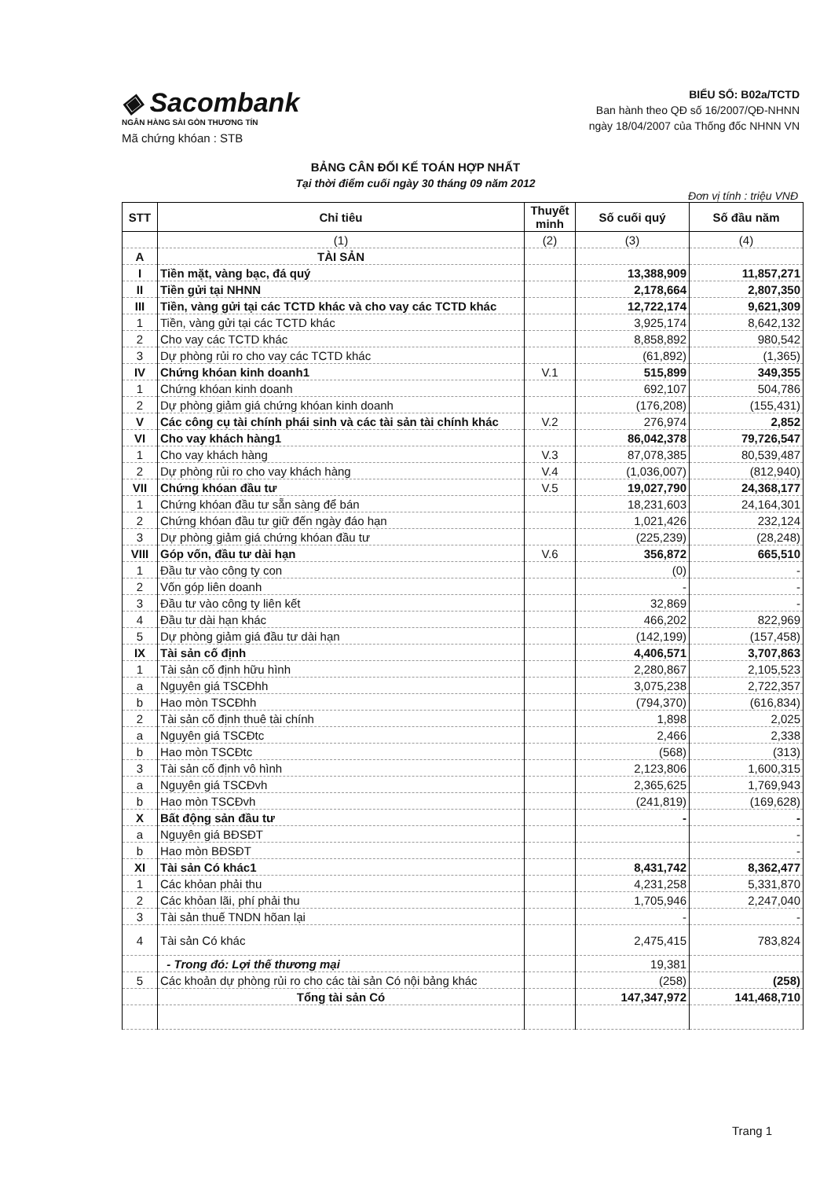◈ Sacombank
NGÂN HÀNG SÀI GÒN THƯƠNG TÍN
Mã chứng khóan : STB
BIỂU SỐ: B02a/TCTD
Ban hành theo QĐ số 16/2007/QĐ-NHNN
ngày 18/04/2007 của Thống đốc NHNN VN
BẢNG CÂN ĐỐI KẾ TOÁN HỢP NHẤT
Tại thời điểm cuối ngày 30 tháng 09 năm 2012
Đơn vị tính : triệu VNĐ
| STT | Chỉ tiêu | Thuyết minh | Số cuối quý | Số đầu năm |
| --- | --- | --- | --- | --- |
| | (1) | (2) | (3) | (4) |
| A | TÀI SẢN | | | |
| I | Tiền mặt, vàng bạc, đá quý | | 13,388,909 | 11,857,271 |
| II | Tiền gửi tại NHNN | | 2,178,664 | 2,807,350 |
| III | Tiền, vàng gửi tại các TCTD khác và cho vay các TCTD khác | | 12,722,174 | 9,621,309 |
| 1 | Tiền, vàng gửi tại các TCTD khác | | 3,925,174 | 8,642,132 |
| 2 | Cho vay các TCTD khác | | 8,858,892 | 980,542 |
| 3 | Dự phòng rủi ro cho vay các TCTD khác | | (61,892) | (1,365) |
| IV | Chứng khóan kinh doanh1 | V.1 | 515,899 | 349,355 |
| 1 | Chứng khóan kinh doanh | | 692,107 | 504,786 |
| 2 | Dự phòng giảm giá chứng khóan kinh doanh | | (176,208) | (155,431) |
| V | Các công cụ tài chính phái sinh và các tài sản tài chính khác | V.2 | 276,974 | 2,852 |
| VI | Cho vay khách hàng1 | | 86,042,378 | 79,726,547 |
| 1 | Cho vay khách hàng | V.3 | 87,078,385 | 80,539,487 |
| 2 | Dự phòng rủi ro cho vay khách hàng | V.4 | (1,036,007) | (812,940) |
| VII | Chứng khóan đầu tư | V.5 | 19,027,790 | 24,368,177 |
| 1 | Chứng khóan đầu tư sẵn sàng để bán | | 18,231,603 | 24,164,301 |
| 2 | Chứng khóan đầu tư giữ đến ngày đáo hạn | | 1,021,426 | 232,124 |
| 3 | Dự phòng giảm giá chứng khóan đầu tư | | (225,239) | (28,248) |
| VIII | Góp vốn, đầu tư dài hạn | V.6 | 356,872 | 665,510 |
| 1 | Đầu tư vào công ty con | | (0) | - |
| 2 | Vốn góp liên doanh | | - | - |
| 3 | Đầu tư vào công ty liên kết | | 32,869 | - |
| 4 | Đầu tư dài hạn khác | | 466,202 | 822,969 |
| 5 | Dự phòng giảm giá đầu tư dài hạn | | (142,199) | (157,458) |
| IX | Tài sản cố định | | 4,406,571 | 3,707,863 |
| 1 | Tài sản cố định hữu hình | | 2,280,867 | 2,105,523 |
| a | Nguyên giá TSCĐhh | | 3,075,238 | 2,722,357 |
| b | Hao mòn TSCĐhh | | (794,370) | (616,834) |
| 2 | Tài sản cố định thuê tài chính | | 1,898 | 2,025 |
| a | Nguyên giá TSCĐtc | | 2,466 | 2,338 |
| b | Hao mòn TSCĐtc | | (568) | (313) |
| 3 | Tài sản cố định vô hình | | 2,123,806 | 1,600,315 |
| a | Nguyên giá TSCĐvh | | 2,365,625 | 1,769,943 |
| b | Hao mòn TSCĐvh | | (241,819) | (169,628) |
| X | Bất động sản đầu tư | | - | - |
| a | Nguyên giá BĐSĐT | | | - |
| b | Hao mòn BĐSĐT | | | - |
| XI | Tài sản Có khác1 | | 8,431,742 | 8,362,477 |
| 1 | Các khỏan phải thu | | 4,231,258 | 5,331,870 |
| 2 | Các khỏan lãi, phí phải thu | | 1,705,946 | 2,247,040 |
| 3 | Tài sản thuế TNDN hõan lại | | - | - |
| 4 | Tài sản Có khác | | 2,475,415 | 783,824 |
| | - Trong đó: Lợi thế thương mại | | 19,381 | |
| 5 | Các khoản dự phòng rủi ro cho các tài sản Có nội bảng khác | | (258) | (258) |
| | Tổng tài sản Có | | 147,347,972 | 141,468,710 |
Trang 1